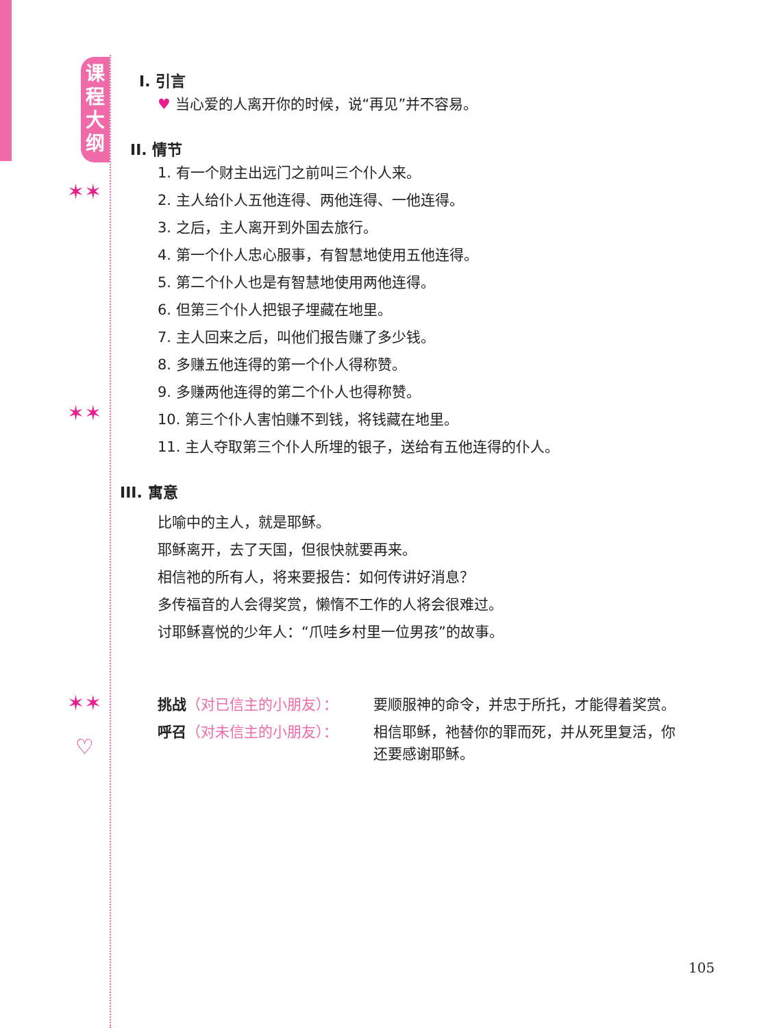课程大纲
✶✶
✶✶
✶✶
♡
I. 引言
♥ 当心爱的人离开你的时候，说“再见”并不容易。
II. 情节
1. 有一个财主出远门之前叫三个仆人来。
2. 主人给仆人五他连得、两他连得、一他连得。
3. 之后，主人离开到外国去旅行。
4. 第一个仆人忠心服事，有智慧地使用五他连得。
5. 第二个仆人也是有智慧地使用两他连得。
6. 但第三个仆人把银子埋藏在地里。
7. 主人回来之后，叫他们报告赚了多少钱。
8. 多赚五他连得的第一个仆人得称赞。
9. 多赚两他连得的第二个仆人也得称赞。
10. 第三个仆人害怕赚不到钱，将钱藏在地里。
11. 主人夺取第三个仆人所埋的银子，送给有五他连得的仆人。
III. 寓意
比喻中的主人，就是耶稣。
耶稣离开，去了天国，但很快就要再来。
相信祂的所有人，将来要报告：如何传讲好消息？
多传福音的人会得奖赏，懒惰不工作的人将会很难过。
讨耶稣喜悦的少年人：“爪哇乡村里一位男孩”的故事。
挑战（对已信主的小朋友）： 要顺服神的命令，并忠于所托，才能得着奖赏。
呼召（对未信主的小朋友）： 相信耶稣，祂替你的罪而死，并从死里复活，你还要感谢耶稣。
105